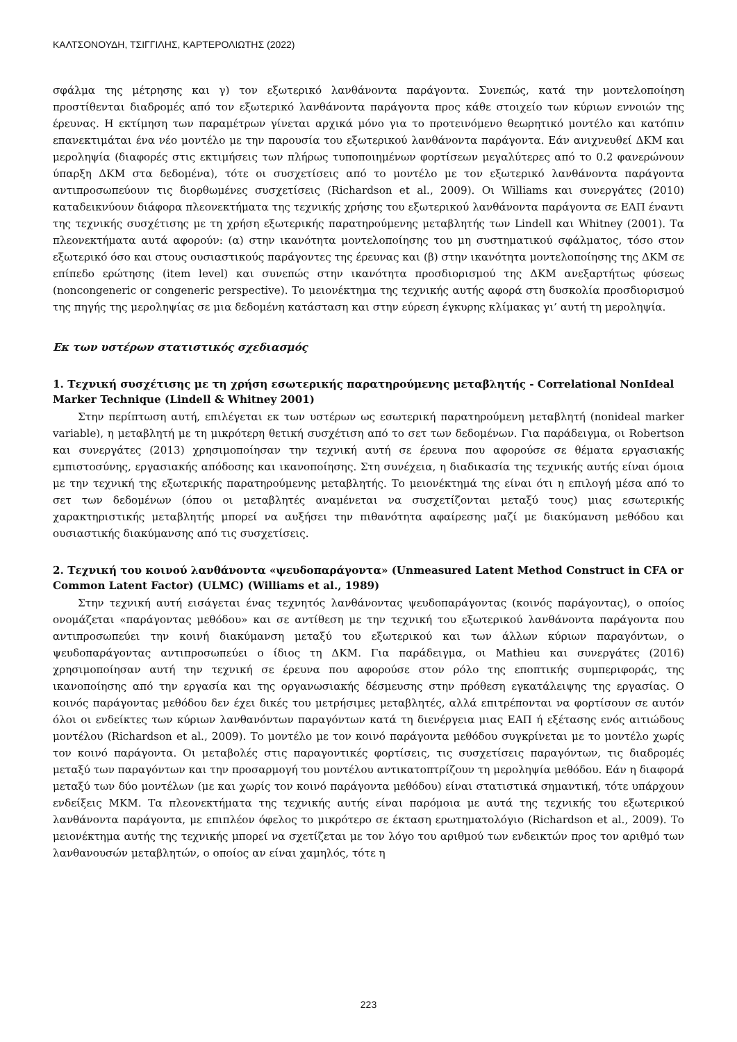ΚΑΛΤΣΟΝΟΥΔΗ, ΤΣΙΓΓΙΛΗΣ, ΚΑΡΤΕΡΟΛΙΩΤΗΣ (2022)
σφάλμα της μέτρησης και γ) τον εξωτερικό λανθάνοντα παράγοντα. Συνεπώς, κατά την μοντελοποίηση προστίθενται διαδρομές από τον εξωτερικό λανθάνοντα παράγοντα προς κάθε στοιχείο των κύριων εννοιών της έρευνας. Η εκτίμηση των παραμέτρων γίνεται αρχικά μόνο για το προτεινόμενο θεωρητικό μοντέλο και κατόπιν επανεκτιμάται ένα νέο μοντέλο με την παρουσία του εξωτερικού λανθάνοντα παράγοντα. Εάν ανιχνευθεί ΔΚΜ και μεροληψία (διαφορές στις εκτιμήσεις των πλήρως τυποποιημένων φορτίσεων μεγαλύτερες από το 0.2 φανερώνουν ύπαρξη ΔΚΜ στα δεδομένα), τότε οι συσχετίσεις από το μοντέλο με τον εξωτερικό λανθάνοντα παράγοντα αντιπροσωπεύουν τις διορθωμένες συσχετίσεις (Richardson et al., 2009). Οι Williams και συνεργάτες (2010) καταδεικνύουν διάφορα πλεονεκτήματα της τεχνικής χρήσης του εξωτερικού λανθάνοντα παράγοντα σε ΕΑΠ έναντι της τεχνικής συσχέτισης με τη χρήση εξωτερικής παρατηρούμενης μεταβλητής των Lindell και Whitney (2001). Τα πλεονεκτήματα αυτά αφορούν: (α) στην ικανότητα μοντελοποίησης του μη συστηματικού σφάλματος, τόσο στον εξωτερικό όσο και στους ουσιαστικούς παράγοντες της έρευνας και (β) στην ικανότητα μοντελοποίησης της ΔΚΜ σε επίπεδο ερώτησης (item level) και συνεπώς στην ικανότητα προσδιορισμού της ΔΚΜ ανεξαρτήτως φύσεως (noncongeneric or congeneric perspective). Το μειονέκτημα της τεχνικής αυτής αφορά στη δυσκολία προσδιορισμού της πηγής της μεροληψίας σε μια δεδομένη κατάσταση και στην εύρεση έγκυρης κλίμακας γι’ αυτή τη μεροληψία.
Εκ των υστέρων στατιστικός σχεδιασμός
1. Τεχνική συσχέτισης με τη χρήση εσωτερικής παρατηρούμενης μεταβλητής - Correlational NonIdeal Marker Technique (Lindell & Whitney 2001)
Στην περίπτωση αυτή, επιλέγεται εκ των υστέρων ως εσωτερική παρατηρούμενη μεταβλητή (nonideal marker variable), η μεταβλητή με τη μικρότερη θετική συσχέτιση από το σετ των δεδομένων. Για παράδειγμα, οι Robertson και συνεργάτες (2013) χρησιμοποίησαν την τεχνική αυτή σε έρευνα που αφορούσε σε θέματα εργασιακής εμπιστοσύνης, εργασιακής απόδοσης και ικανοποίησης. Στη συνέχεια, η διαδικασία της τεχνικής αυτής είναι όμοια με την τεχνική της εξωτερικής παρατηρούμενης μεταβλητής. Το μειονέκτημά της είναι ότι η επιλογή μέσα από το σετ των δεδομένων (όπου οι μεταβλητές αναμένεται να συσχετίζονται μεταξύ τους) μιας εσωτερικής χαρακτηριστικής μεταβλητής μπορεί να αυξήσει την πιθανότητα αφαίρεσης μαζί με διακύμανση μεθόδου και ουσιαστικής διακύμανσης από τις συσχετίσεις.
2. Τεχνική του κοινού λανθάνοντα «ψευδοπαράγοντα» (Unmeasured Latent Method Construct in CFA or Common Latent Factor) (ULMC) (Williams et al., 1989)
Στην τεχνική αυτή εισάγεται ένας τεχνητός λανθάνοντας ψευδοπαράγοντας (κοινός παράγοντας), ο οποίος ονομάζεται «παράγοντας μεθόδου» και σε αντίθεση με την τεχνική του εξωτερικού λανθάνοντα παράγοντα που αντιπροσωπεύει την κοινή διακύμανση μεταξύ του εξωτερικού και των άλλων κύριων παραγόντων, ο ψευδοπαράγοντας αντιπροσωπεύει ο ίδιος τη ΔΚΜ. Για παράδειγμα, οι Mathieu και συνεργάτες (2016) χρησιμοποίησαν αυτή την τεχνική σε έρευνα που αφορούσε στον ρόλο της εποπτικής συμπεριφοράς, της ικανοποίησης από την εργασία και της οργανωσιακής δέσμευσης στην πρόθεση εγκατάλειψης της εργασίας. Ο κοινός παράγοντας μεθόδου δεν έχει δικές του μετρήσιμες μεταβλητές, αλλά επιτρέπονται να φορτίσουν σε αυτόν όλοι οι ενδείκτες των κύριων λανθανόντων παραγόντων κατά τη διενέργεια μιας ΕΑΠ ή εξέτασης ενός αιτιώδους μοντέλου (Richardson et al., 2009). Το μοντέλο με τον κοινό παράγοντα μεθόδου συγκρίνεται με το μοντέλο χωρίς τον κοινό παράγοντα. Οι μεταβολές στις παραγοντικές φορτίσεις, τις συσχετίσεις παραγόντων, τις διαδρομές μεταξύ των παραγόντων και την προσαρμογή του μοντέλου αντικατοπτρίζουν τη μεροληψία μεθόδου. Εάν η διαφορά μεταξύ των δύο μοντέλων (με και χωρίς τον κοινό παράγοντα μεθόδου) είναι στατιστικά σημαντική, τότε υπάρχουν ενδείξεις ΜΚΜ. Τα πλεονεκτήματα της τεχνικής αυτής είναι παρόμοια με αυτά της τεχνικής του εξωτερικού λανθάνοντα παράγοντα, με επιπλέον όφελος το μικρότερο σε έκταση ερωτηματολόγιο (Richardson et al., 2009). Το μειονέκτημα αυτής της τεχνικής μπορεί να σχετίζεται με τον λόγο του αριθμού των ενδεικτών προς τον αριθμό των λανθανουσών μεταβλητών, ο οποίος αν είναι χαμηλός, τότε η
223